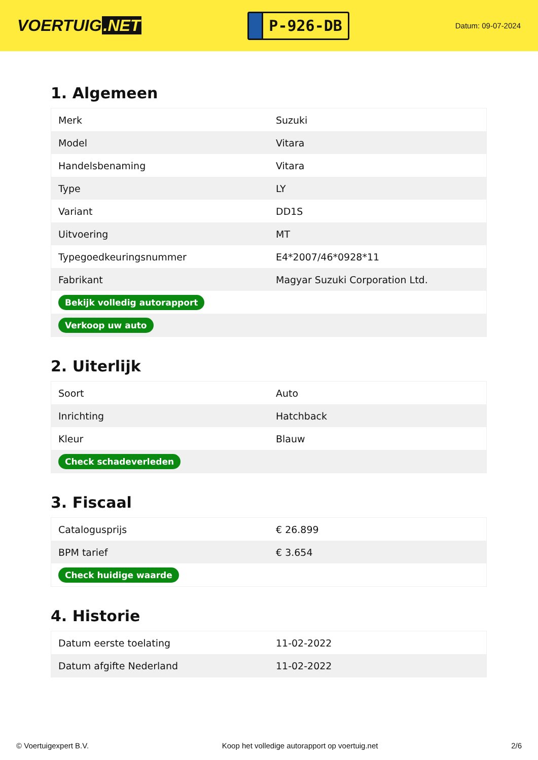VOERTUIG.NET
P-926-DB
Datum: 09-07-2024
1. Algemeen
| Merk | Suzuki |
| Model | Vitara |
| Handelsbenaming | Vitara |
| Type | LY |
| Variant | DD1S |
| Uitvoering | MT |
| Typegoedkeuringsnummer | E4*2007/46*0928*11 |
| Fabrikant | Magyar Suzuki Corporation Ltd. |
| Bekijk volledig autorapport | |
| Verkoop uw auto | |
2. Uiterlijk
| Soort | Auto |
| Inrichting | Hatchback |
| Kleur | Blauw |
| Check schadeverleden | |
3. Fiscaal
| Catalogusprijs | € 26.899 |
| BPM tarief | € 3.654 |
| Check huidige waarde | |
4. Historie
| Datum eerste toelating | 11-02-2022 |
| Datum afgifte Nederland | 11-02-2022 |
© Voertuigexpert B.V. Koop het volledige autorapport op voertuig.net 2/6